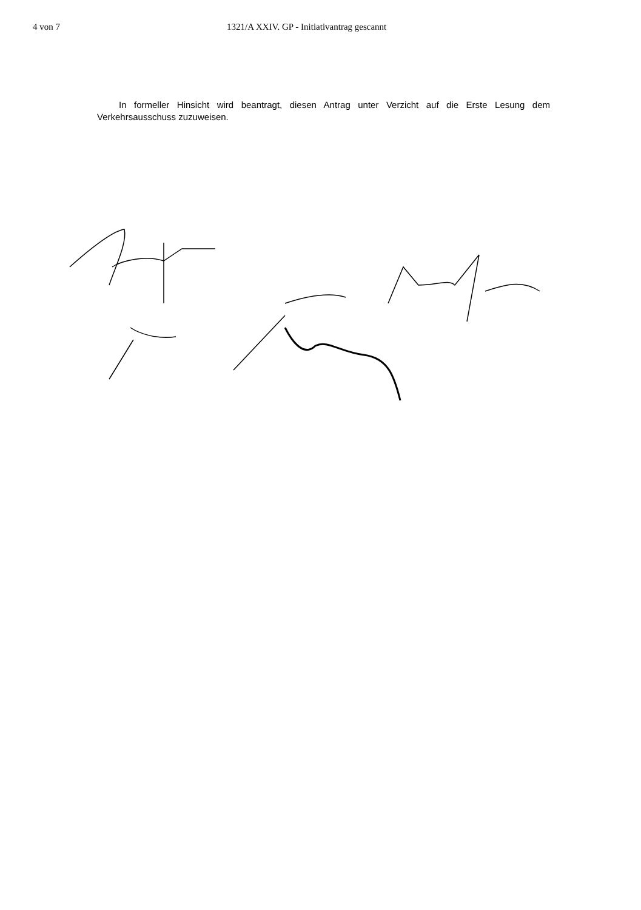4 von 7 1321/A XXIV. GP - Initiativantrag gescannt
In formeller Hinsicht wird beantragt, diesen Antrag unter Verzicht auf die Erste Lesung dem Verkehrsausschuss zuzuweisen.